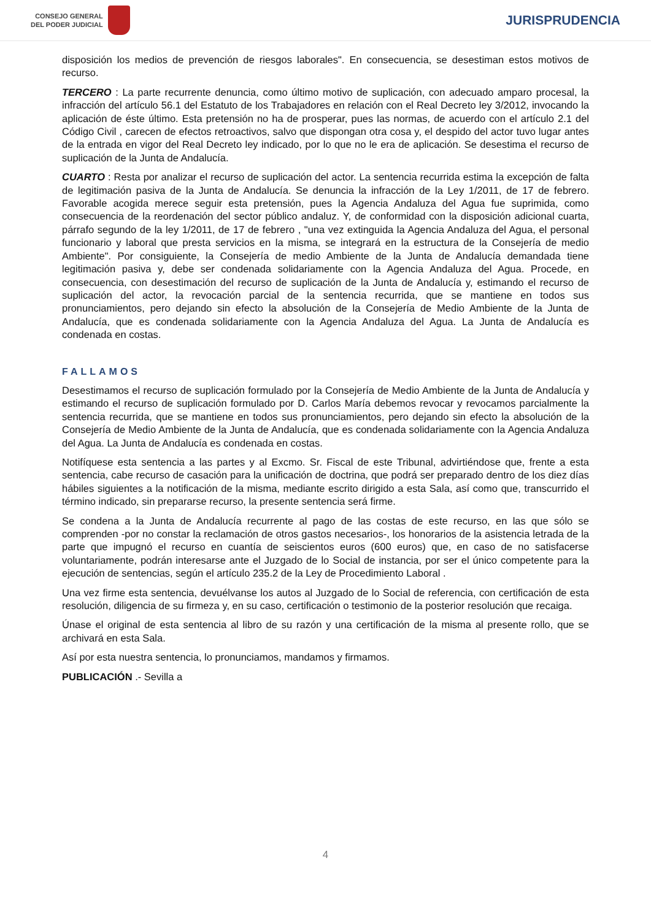CONSEJO GENERAL
DEL PODER JUDICIAL
JURISPRUDENCIA
disposición los medios de prevención de riesgos laborales". En consecuencia, se desestiman estos motivos de recurso.
TERCERO : La parte recurrente denuncia, como último motivo de suplicación, con adecuado amparo procesal, la infracción del artículo 56.1 del Estatuto de los Trabajadores en relación con el Real Decreto ley 3/2012, invocando la aplicación de éste último. Esta pretensión no ha de prosperar, pues las normas, de acuerdo con el artículo 2.1 del Código Civil , carecen de efectos retroactivos, salvo que dispongan otra cosa y, el despido del actor tuvo lugar antes de la entrada en vigor del Real Decreto ley indicado, por lo que no le era de aplicación. Se desestima el recurso de suplicación de la Junta de Andalucía.
CUARTO : Resta por analizar el recurso de suplicación del actor. La sentencia recurrida estima la excepción de falta de legitimación pasiva de la Junta de Andalucía. Se denuncia la infracción de la Ley 1/2011, de 17 de febrero. Favorable acogida merece seguir esta pretensión, pues la Agencia Andaluza del Agua fue suprimida, como consecuencia de la reordenación del sector público andaluz. Y, de conformidad con la disposición adicional cuarta, párrafo segundo de la ley 1/2011, de 17 de febrero , "una vez extinguida la Agencia Andaluza del Agua, el personal funcionario y laboral que presta servicios en la misma, se integrará en la estructura de la Consejería de medio Ambiente". Por consiguiente, la Consejería de medio Ambiente de la Junta de Andalucía demandada tiene legitimación pasiva y, debe ser condenada solidariamente con la Agencia Andaluza del Agua. Procede, en consecuencia, con desestimación del recurso de suplicación de la Junta de Andalucía y, estimando el recurso de suplicación del actor, la revocación parcial de la sentencia recurrida, que se mantiene en todos sus pronunciamientos, pero dejando sin efecto la absolución de la Consejería de Medio Ambiente de la Junta de Andalucía, que es condenada solidariamente con la Agencia Andaluza del Agua. La Junta de Andalucía es condenada en costas.
FALLAMOS
Desestimamos el recurso de suplicación formulado por la Consejería de Medio Ambiente de la Junta de Andalucía y estimando el recurso de suplicación formulado por D. Carlos María debemos revocar y revocamos parcialmente la sentencia recurrida, que se mantiene en todos sus pronunciamientos, pero dejando sin efecto la absolución de la Consejería de Medio Ambiente de la Junta de Andalucía, que es condenada solidariamente con la Agencia Andaluza del Agua. La Junta de Andalucía es condenada en costas.
Notifíquese esta sentencia a las partes y al Excmo. Sr. Fiscal de este Tribunal, advirtiéndose que, frente a esta sentencia, cabe recurso de casación para la unificación de doctrina, que podrá ser preparado dentro de los diez días hábiles siguientes a la notificación de la misma, mediante escrito dirigido a esta Sala, así como que, transcurrido el término indicado, sin prepararse recurso, la presente sentencia será firme.
Se condena a la Junta de Andalucía recurrente al pago de las costas de este recurso, en las que sólo se comprenden -por no constar la reclamación de otros gastos necesarios-, los honorarios de la asistencia letrada de la parte que impugnó el recurso en cuantía de seiscientos euros (600 euros) que, en caso de no satisfacerse voluntariamente, podrán interesarse ante el Juzgado de lo Social de instancia, por ser el único competente para la ejecución de sentencias, según el artículo 235.2 de la Ley de Procedimiento Laboral .
Una vez firme esta sentencia, devuélvanse los autos al Juzgado de lo Social de referencia, con certificación de esta resolución, diligencia de su firmeza y, en su caso, certificación o testimonio de la posterior resolución que recaiga.
Únase el original de esta sentencia al libro de su razón y una certificación de la misma al presente rollo, que se archivará en esta Sala.
Así por esta nuestra sentencia, lo pronunciamos, mandamos y firmamos.
PUBLICACIÓN .- Sevilla a
4